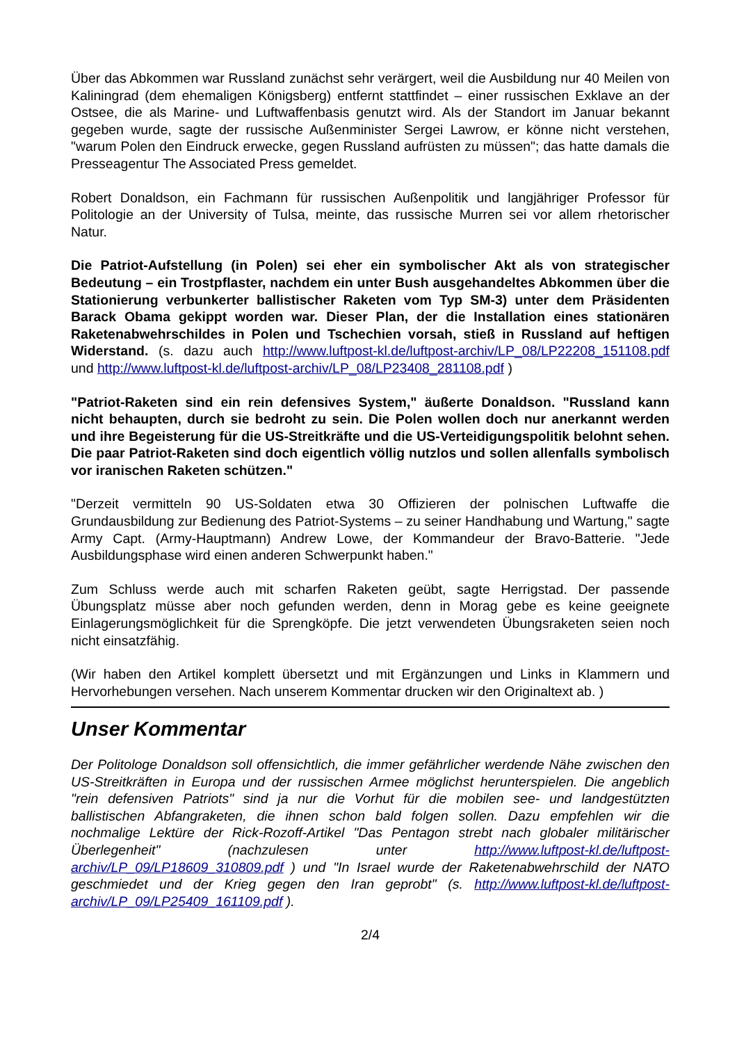Über das Abkommen war Russland zunächst sehr verärgert, weil die Ausbildung nur 40 Meilen von Kaliningrad (dem ehemaligen Königsberg) entfernt stattfindet – einer russischen Exklave an der Ostsee, die als Marine- und Luftwaffenbasis genutzt wird. Als der Standort im Januar bekannt gegeben wurde, sagte der russische Außenminister Sergei Lawrow, er könne nicht verstehen, "warum Polen den Eindruck erwecke, gegen Russland aufrüsten zu müssen"; das hatte damals die Presseagentur The Associated Press gemeldet.
Robert Donaldson, ein Fachmann für russischen Außenpolitik und langjähriger Professor für Politologie an der University of Tulsa, meinte, das russische Murren sei vor allem rhetorischer Natur.
Die Patriot-Aufstellung (in Polen) sei eher ein symbolischer Akt als von strategischer Bedeutung – ein Trostpflaster, nachdem ein unter Bush ausgehandeltes Abkommen über die Stationierung verbunkerter ballistischer Raketen vom Typ SM-3) unter dem Präsidenten Barack Obama gekippt worden war. Dieser Plan, der die Installation eines stationären Raketenabwehrschildes in Polen und Tschechien vorsah, stieß in Russland auf heftigen Widerstand. (s. dazu auch http://www.luftpost-kl.de/luftpost-archiv/LP_08/LP22208_151108.pdf und http://www.luftpost-kl.de/luftpost-archiv/LP_08/LP23408_281108.pdf )
"Patriot-Raketen sind ein rein defensives System," äußerte Donaldson. "Russland kann nicht behaupten, durch sie bedroht zu sein. Die Polen wollen doch nur anerkannt werden und ihre Begeisterung für die US-Streitkräfte und die US-Verteidigungspolitik belohnt sehen. Die paar Patriot-Raketen sind doch eigentlich völlig nutzlos und sollen allenfalls symbolisch vor iranischen Raketen schützen."
"Derzeit vermitteln 90 US-Soldaten etwa 30 Offizieren der polnischen Luftwaffe die Grundausbildung zur Bedienung des Patriot-Systems – zu seiner Handhabung und Wartung," sagte Army Capt. (Army-Hauptmann) Andrew Lowe, der Kommandeur der Bravo-Batterie. "Jede Ausbildungsphase wird einen anderen Schwerpunkt haben."
Zum Schluss werde auch mit scharfen Raketen geübt, sagte Herrigstad. Der passende Übungsplatz müsse aber noch gefunden werden, denn in Morag gebe es keine geeignete Einlagerungsmöglichkeit für die Sprengköpfe. Die jetzt verwendeten Übungsraketen seien noch nicht einsatzfähig.
(Wir haben den Artikel komplett übersetzt und mit Ergänzungen und Links in Klammern und Hervorhebungen versehen. Nach unserem Kommentar drucken wir den Originaltext ab. )
Unser Kommentar
Der Politologe Donaldson soll offensichtlich, die immer gefährlicher werdende Nähe zwischen den US-Streitkräften in Europa und der russischen Armee möglichst herunterspielen. Die angeblich "rein defensiven Patriots" sind ja nur die Vorhut für die mobilen see- und landgestützten ballistischen Abfangraketen, die ihnen schon bald folgen sollen. Dazu empfehlen wir die nochmalige Lektüre der Rick-Rozoff-Artikel "Das Pentagon strebt nach globaler militärischer Überlegenheit" (nachzulesen unter http://www.luftpost-kl.de/luftpost-archiv/LP_09/LP18609_310809.pdf ) und "In Israel wurde der Raketenabwehrschild der NATO geschmiedet und der Krieg gegen den Iran geprobt" (s. http://www.luftpost-kl.de/luftpost-archiv/LP_09/LP25409_161109.pdf ).
2/4